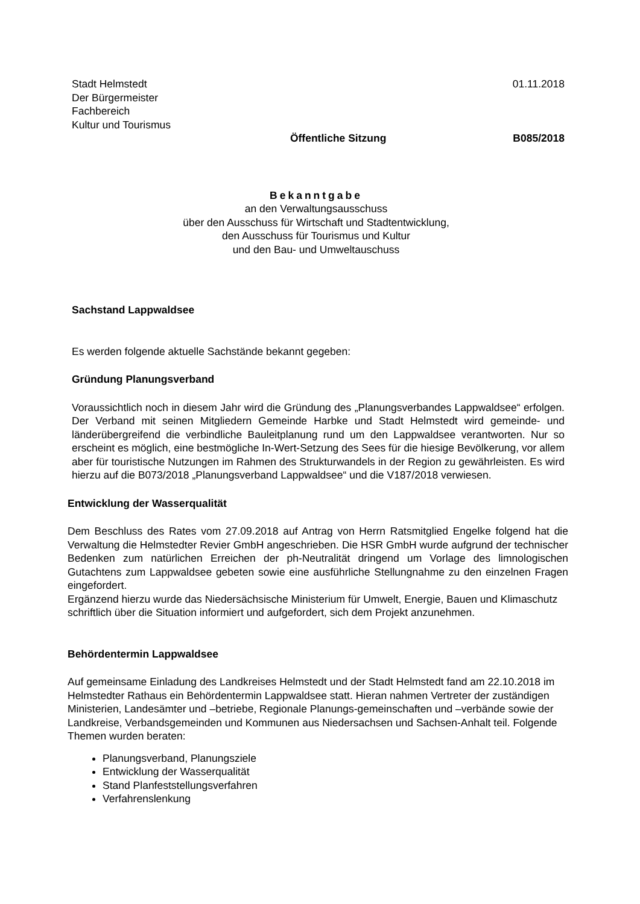Stadt Helmstedt
Der Bürgermeister
Fachbereich
Kultur und Tourismus
01.11.2018
Öffentliche Sitzung B085/2018
Bekanntgabe
an den Verwaltungsausschuss
über den Ausschuss für Wirtschaft und Stadtentwicklung,
den Ausschuss für Tourismus und Kultur
und den Bau- und Umweltauschuss
Sachstand Lappwaldsee
Es werden folgende aktuelle Sachstände bekannt gegeben:
Gründung Planungsverband
Voraussichtlich noch in diesem Jahr wird die Gründung des „Planungsverbandes Lappwaldsee“ erfolgen. Der Verband mit seinen Mitgliedern Gemeinde Harbke und Stadt Helmstedt wird gemeinde- und länderübergreifend die verbindliche Bauleitplanung rund um den Lappwaldsee verantworten. Nur so erscheint es möglich, eine bestmögliche In-Wert-Setzung des Sees für die hiesige Bevölkerung, vor allem aber für touristische Nutzungen im Rahmen des Strukturwandels in der Region zu gewährleisten. Es wird hierzu auf die B073/2018 „Planungsverband Lappwaldsee“ und die V187/2018 verwiesen.
Entwicklung der Wasserqualität
Dem Beschluss des Rates vom 27.09.2018 auf Antrag von Herrn Ratsmitglied Engelke folgend hat die Verwaltung die Helmstedter Revier GmbH angeschrieben. Die HSR GmbH wurde aufgrund der technischer Bedenken zum natürlichen Erreichen der ph-Neutralität dringend um Vorlage des limnologischen Gutachtens zum Lappwaldsee gebeten sowie eine ausführliche Stellungnahme zu den einzelnen Fragen eingefordert.
Ergänzend hierzu wurde das Niedersächsische Ministerium für Umwelt, Energie, Bauen und Klimaschutz schriftlich über die Situation informiert und aufgefordert, sich dem Projekt anzunehmen.
Behördentermin Lappwaldsee
Auf gemeinsame Einladung des Landkreises Helmstedt und der Stadt Helmstedt fand am 22.10.2018 im Helmstedter Rathaus ein Behördentermin Lappwaldsee statt. Hieran nahmen Vertreter der zuständigen Ministerien, Landesämter und –betriebe, Regionale Planungs-gemeinschaften und –verbände sowie der Landkreise, Verbandsgemeinden und Kommunen aus Niedersachsen und Sachsen-Anhalt teil. Folgende Themen wurden beraten:
Planungsverband, Planungsziele
Entwicklung der Wasserqualität
Stand Planfeststellungsverfahren
Verfahrenslenkung